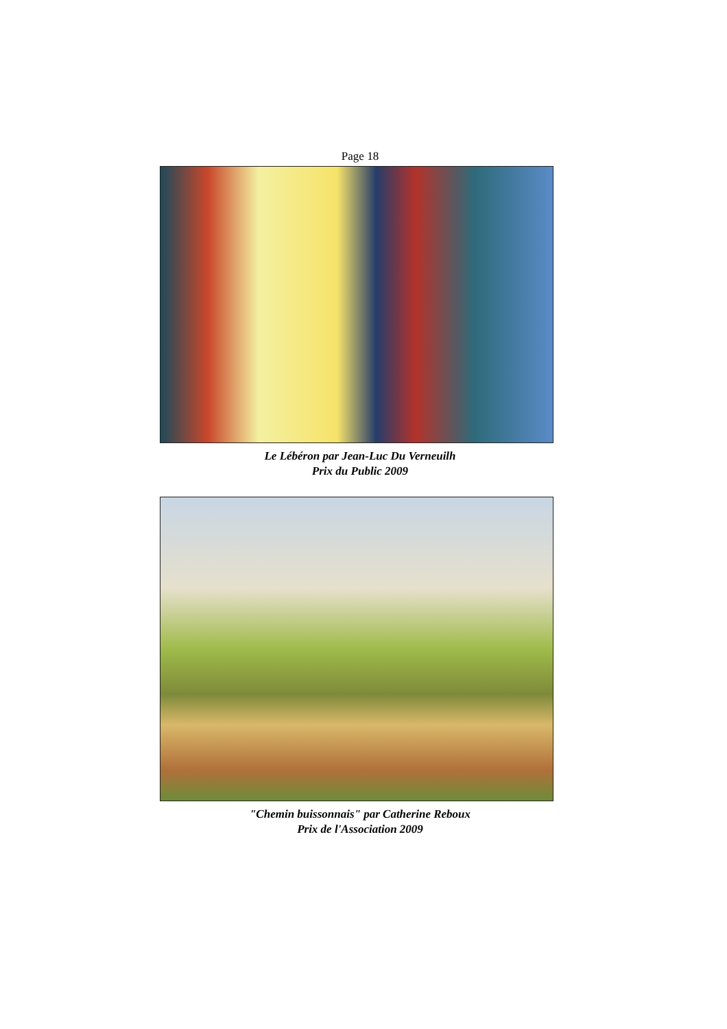Page 18
Le Lébéron par Jean-Luc Du Verneuilh
Prix du Public 2009
"Chemin buissonnais" par Catherine Reboux
Prix de l'Association 2009